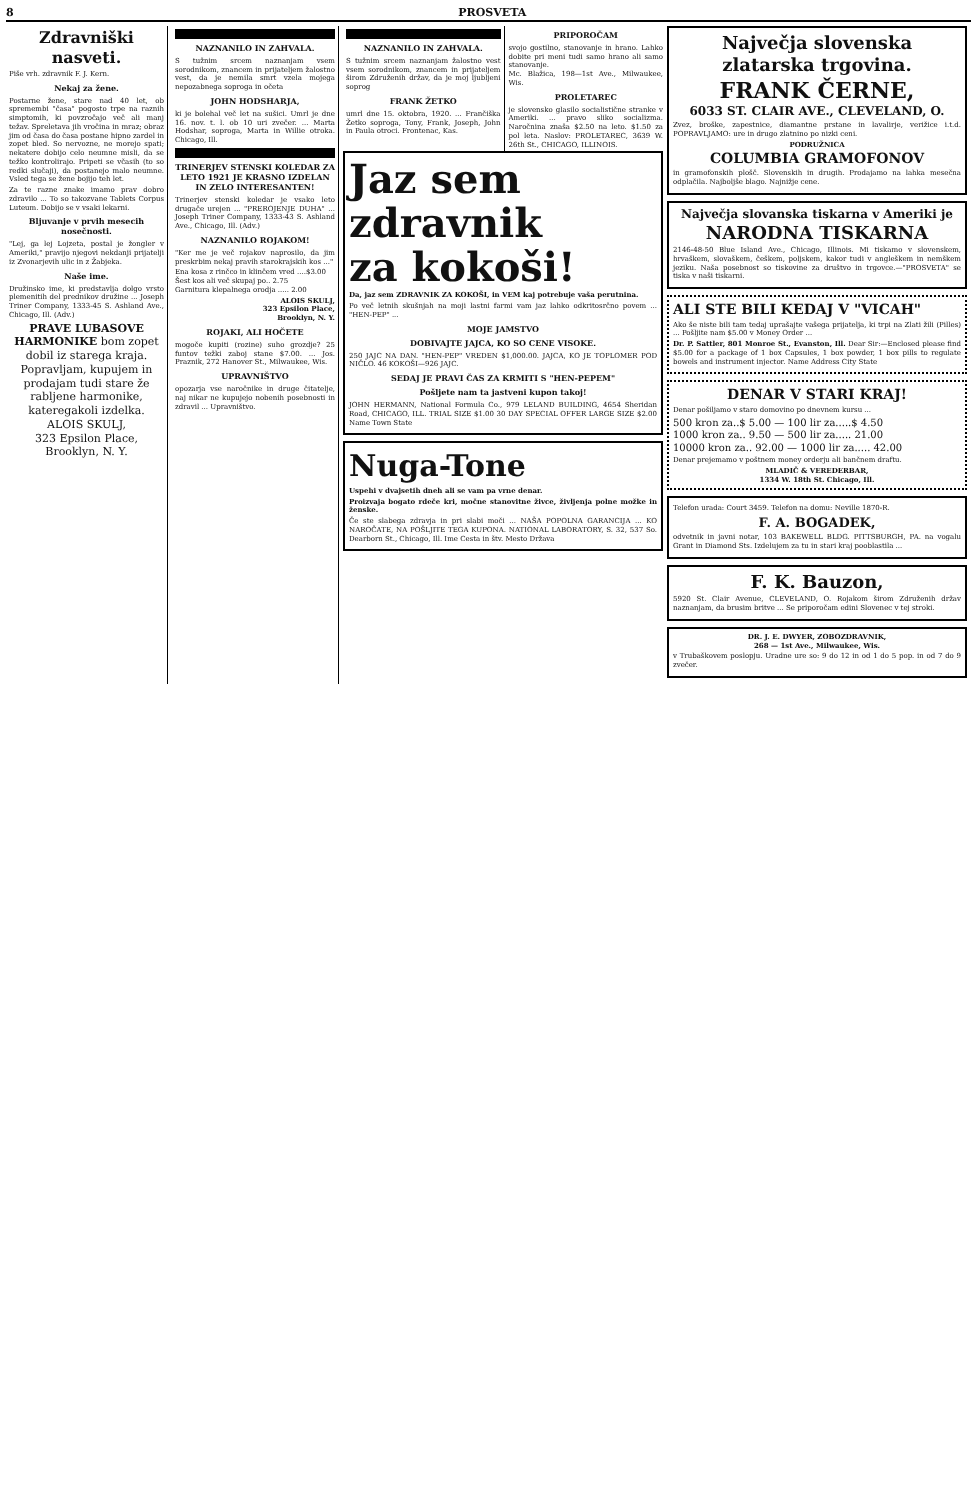8 PROSVETA
Zdravniški nasveti.
Piše vrh. zdravnik F. J. Kern.
Nekaj za žene.
Postarne žene, stare nad 40 let, ob spremembi "časa" pogosto trpe na raznih simptomih, ki povzročajo več ali manj težav. Spreletava jih vročina in mraz; obraz jim od časa do časa postane hipno zardel in zopet bled. So nervozne, ne morejo spati; nekatere dobijo celo neumne misli, da se težko kontrolirajo. Pripeti se včasih (to so redki slučaji), da postanejo malo neumne. Vsled tega se žene bojijo teh let.
Za te razne znake imamo prav dobro zdravilo ... To so takozvane Tablets Corpus Luteum. Dobijo se v vsaki lekarni.
Bljuvanje v prvih mesecih nosečnosti.
"Lej, ga lej Lojzeta, postal je žongler v Ameriki," pravijo njegovi nekdanji prijatelji iz Zvonarjevih ulic in z Žabjeka.
Naše ime.
Družinsko ime, ki predstavlja dolgo vrsto plemenitih del prednikov družine ... Joseph Triner Company, 1333-45 S. Ashland Ave., Chicago, Ill. (Adv.)
PRAVE LUBASOVE HARMONIKE bom zopet dobil iz starega kraja. Popravljam, kupujem in prodajam tudi stare že rabljene harmonike, kateregakoli izdelka.
ALOIS SKULJ,
323 Epsilon Place,
Brooklyn, N. Y.
NAZNANILO IN ZAHVALA.
S tužnim srcem naznanjam vsem sorodnikom, znancem in prijateljem žalostno vest, da je nemila smrt vzela mojega nepozabnega soproga in očeta
JOHN HODSHARJA,
ki je bolehal več let na sušici. Umrl je dne 16. nov. t. l. ob 10 uri zvečer. ... Marta Hodshar, soproga, Marta in Willie otroka. Chicago, Ill.
TRINERJEV STENSKI KOLEDAR ZA LETO 1921 JE KRASNO IZDELAN IN ZELO INTERESANTEN!
Trinerjev stenski koledar je vsako leto drugače urejen ... "PREROJENJE DUHA" ... Joseph Triner Company, 1333-43 S. Ashland Ave., Chicago, Ill. (Adv.)
NAZNANILO ROJAKOM!
"Ker me je več rojakov naprosilo, da jim preskrbim nekaj pravih starokrajskih kos ..."
Ena kosa z rinčco in klinčem vred ....$3.00
Šest kos ali več skupaj po.. 2.75
Garnitura klepalnega orodja ..... 2.00
ALOIS SKULJ,
323 Epsilon Place,
Brooklyn, N. Y.
ROJAKI, ALI HOČETE
mogoče kupiti (rozine) suho grozdje? 25 funtov težki zaboj stane $7.00. ... Jos. Praznik, 272 Hanover St., Milwaukee, Wis.
UPRAVNIŠTVO
opozarja vse naročnike in druge čitatelje, naj nikar ne kupujejo nobenih posebnosti in zdravil ... Upravništvo.
NAZNANILO IN ZAHVALA.
S tužnim srcem naznanjam žalostno vest vsem sorodnikom, znancem in prijateljem širom Združenih držav, da je moj ljubljeni soprog
FRANK ŽETKO
umrl dne 15. oktobra, 1920. ... Frančiška Žetko soproga, Tony, Frank, Joseph, John in Paula otroci. Frontenac, Kas.
PRIPOROČAM
svojo gostilno, stanovanje in hrano. Lahko dobite pri meni tudi samo hrano ali samo stanovanje.
Mc. Blažica, 198—1st Ave., Milwaukee, Wis.
PROLETAREC
je slovensko glasilo socialistične stranke v Ameriki. ... pravo sliko socializma. Naročnina znaša $2.50 na leto. $1.50 za pol leta. Naslov: PROLETAREC, 3639 W. 26th St., CHICAGO, ILLINOIS.
Jaz sem
zdravnik
za kokoši!
Da, jaz sem ZDRAVNIK ZA KOKOŠI, in VEM kaj potrebuje vaša perutnina.
Po več letnih skušnjah na moji lastni farmi vam jaz lahko odkritosrčno povem ... "HEN-PEP" ...
MOJE JAMSTVO
DOBIVAJTE JAJCA, KO SO CENE VISOKE.
250 JAJC NA DAN. "HEN-PEP" VREDEN $1,000.00. JAJCA, KO JE TOPLOMER POD NIČLO. 46 KOKOŠI—926 JAJC.
SEDAJ JE PRAVI ČAS ZA KRMITI S "HEN-PEPEM"
Pošljete nam ta jastveni kupon takoj!
JOHN HERMANN, National Formula Co., 979 LELAND BUILDING, 4654 Sheridan Road, CHICAGO, ILL. TRIAL SIZE $1.00 30 DAY SPECIAL OFFER LARGE SIZE $2.00 Name Town State
Nuga-Tone
Uspehi v dvajsetih dneh ali se vam pa vrne denar.
Proizvaja bogato rdeče kri, močne stanovitne živce, življenja polne možke in ženske.
Če ste slabega zdravja in pri slabi moči ... NAŠA POPOLNA GARANCIJA ... KO NAROČATE, NA POŠLJITE TEGA KUPONA. NATIONAL LABORATORY, S. 32, 537 So. Dearborn St., Chicago, Ill. Ime Cesta in štv. Mesto Država
Največja slovenska zlatarska trgovina.
FRANK ČERNE,
6033 ST. CLAIR AVE., CLEVELAND, O.
Zvez, broške, zapestnice, diamantne prstane in lavalirje, verižice i.t.d. POPRAVLJAMO: ure in drugo zlatnino po nizki ceni.
PODRUŽNICA
COLUMBIA GRAMOFONOV
in gramofonskih plošč. Slovenskih in drugih. Prodajamo na lahka mesečna odplačila. Najboljše blago. Najnižje cene.
Največja slovanska tiskarna v Ameriki je
NARODNA TISKARNA
2146-48-50 Blue Island Ave., Chicago, Illinois. Mi tiskamo v slovenskem, hrvaškem, slovaškem, češkem, poljskem, kakor tudi v angleškem in nemškem jeziku. Naša posebnost so tiskovine za društvo in trgovce.—"PROSVETA" se tiska v naši tiskarni.
ALI STE BILI KEDAJ V "VICAH"
Ako še niste bili tam tedaj uprašajte vašega prijatelja, ki trpi na Zlati žili (Pilles) ... Pošljite nam $5.00 v Money Order ...
Dr. P. Sattler, 801 Monroe St., Evanston, Ill. Dear Sir:—Enclosed please find $5.00 for a package of 1 box Capsules, 1 box powder, 1 box pills to regulate bowels and instrument injector. Name Address City State
DENAR V STARI KRAJ!
Denar pošiljamo v staro domovino po dnevnem kursu ...
500 kron za..$ 5.00 — 100 lir za.....$ 4.50
1000 kron za.. 9.50 — 500 lir za..... 21.00
10000 kron za.. 92.00 — 1000 lir za..... 42.00
Denar prejemamo v poštnem money orderju ali bančnem draftu.
MLADIČ & VEREDERBAR,
1334 W. 18th St. Chicago, Ill.
Telefon urada: Court 3459. Telefon na domu: Neville 1870-R.
F. A. BOGADEK,
odvetnik in javni notar, 103 BAKEWELL BLDG. PITTSBURGH, PA. na vogalu Grant in Diamond Sts. Izdelujem za tu in stari kraj pooblastila ...
F. K. Bauzon,
5920 St. Clair Avenue, CLEVELAND, O. Rojakom širom Združenih držav naznanjam, da brusim britve ... Se priporočam edini Slovenec v tej stroki.
DR. J. E. DWYER, ZOBOZDRAVNIK,
268 — 1st Ave., Milwaukee, Wis.
v Trubaškovem poslopju. Uradne ure so: 9 do 12 in od 1 do 5 pop. in od 7 do 9 zvečer.